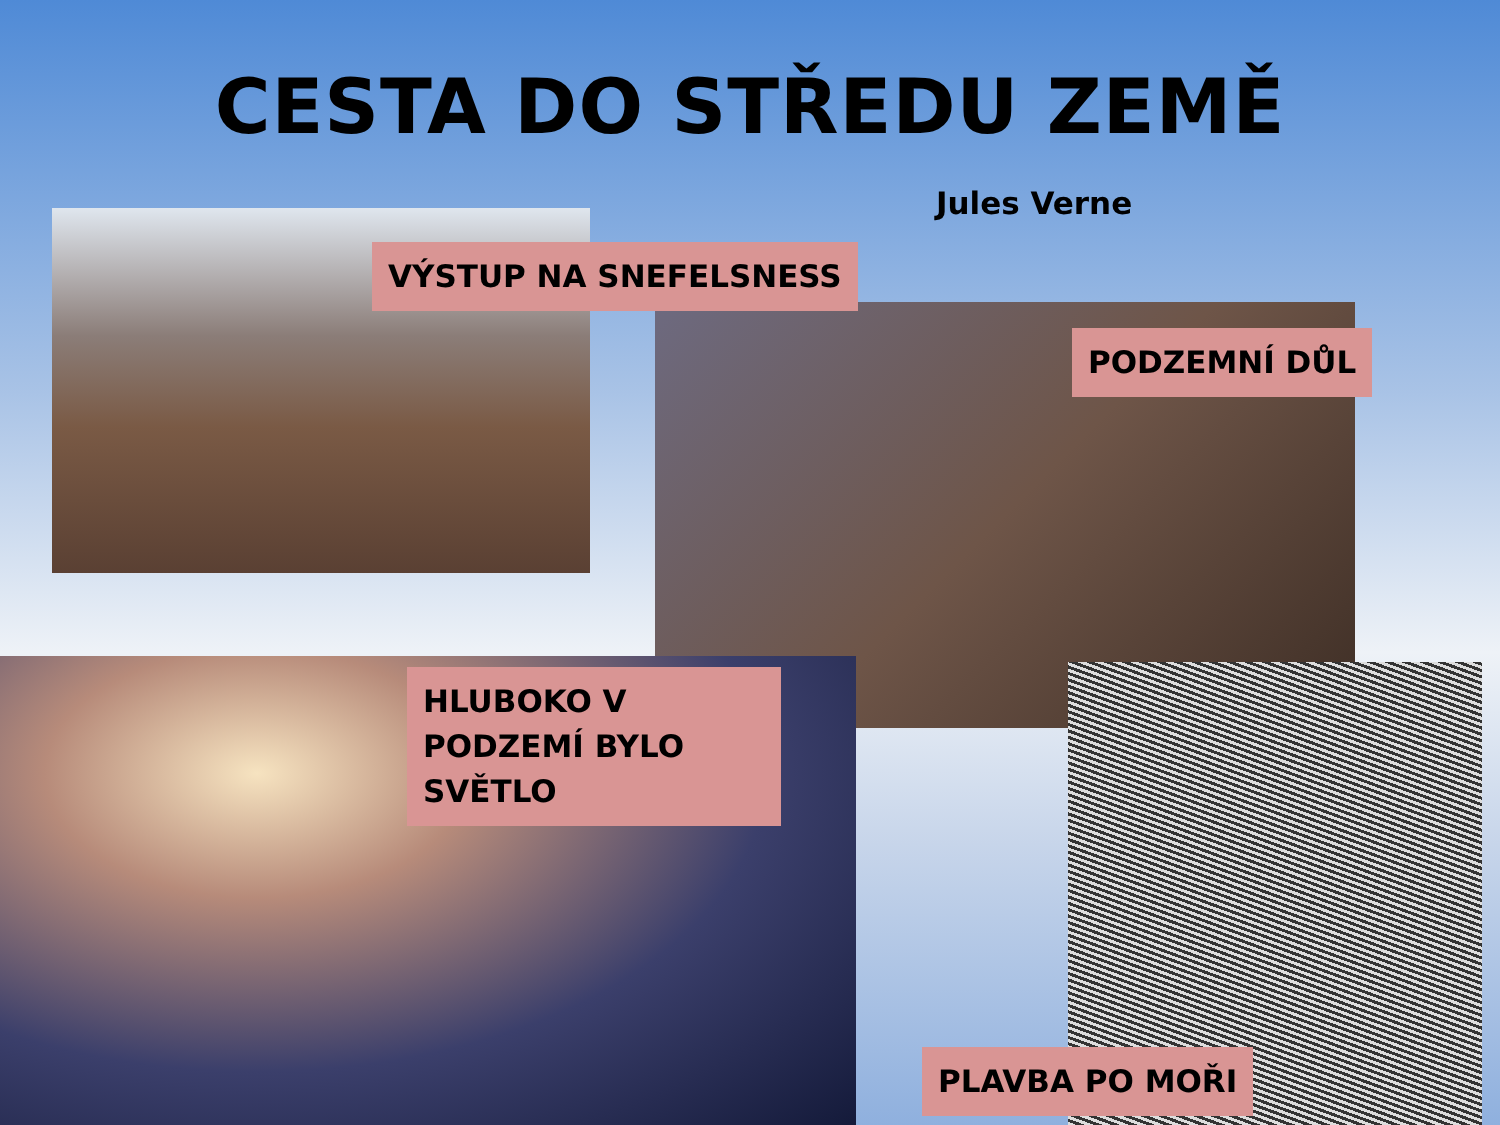CESTA DO STŘEDU ZEMĚ
Jules Verne
VÝSTUP NA SNEFELSNESS
PODZEMNÍ DŮL
HLUBOKO V PODZEMÍ BYLO SVĚTLO
PLAVBA PO MOŘI